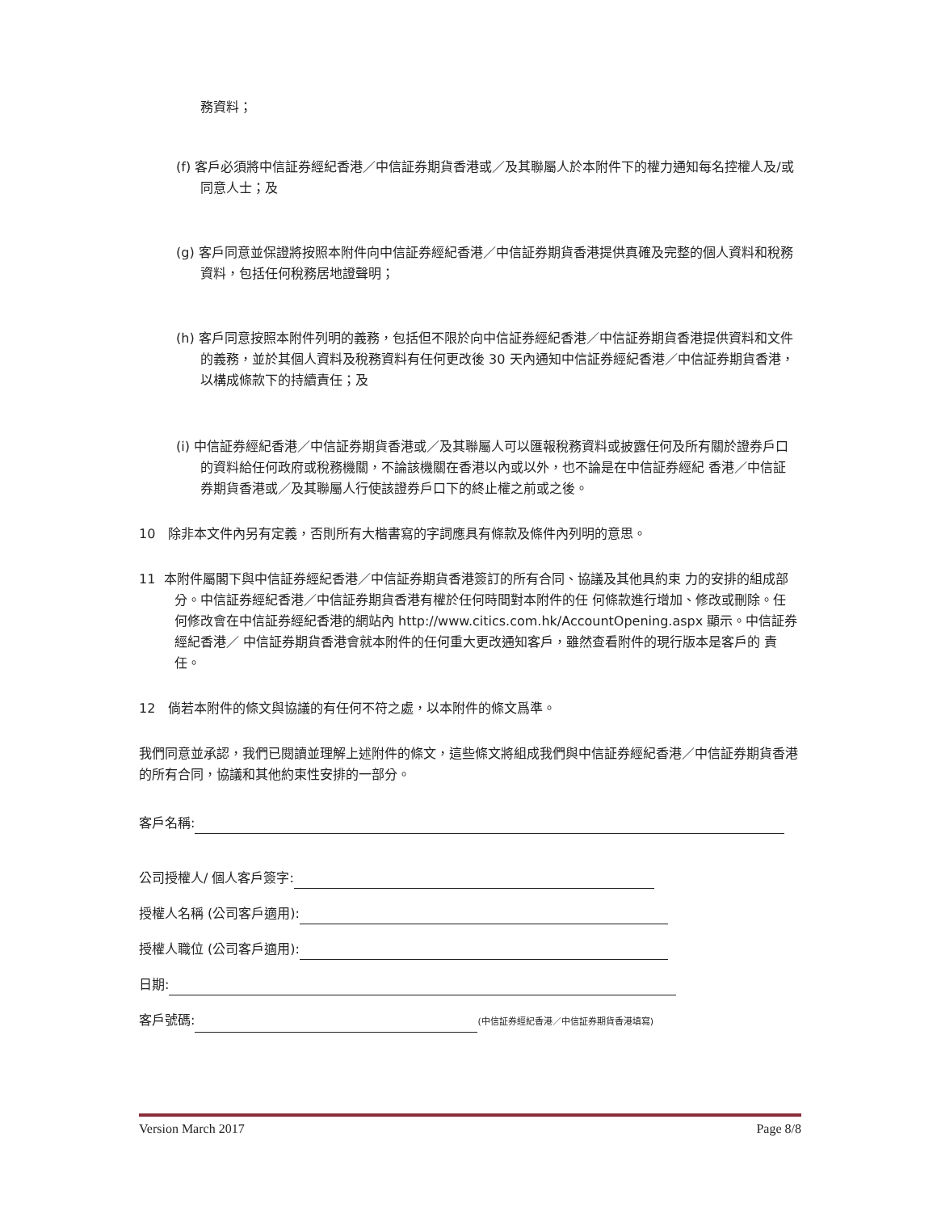務資料；
(f) 客戶必須將中信証券經紀香港／中信証券期貨香港或／及其聯屬人於本附件下的權力通知每名控權人及/或同意人士；及
(g) 客戶同意並保證將按照本附件向中信証券經紀香港／中信証券期貨香港提供真確及完整的個人資料和稅務資料，包括任何稅務居地證聲明；
(h) 客戶同意按照本附件列明的義務，包括但不限於向中信証券經紀香港／中信証券期貨香港提供資料和文件的義務，並於其個人資料及稅務資料有任何更改後 30 天內通知中信証券經紀香港／中信証券期貨香港，以構成條款下的持續責任；及
(i) 中信証券經紀香港／中信証券期貨香港或／及其聯屬人可以匯報稅務資料或披露任何及所有關於證券戶口 的資料給任何政府或稅務機關，不論該機關在香港以內或以外，也不論是在中信証券經紀 香港／中信証券期貨香港或／及其聯屬人行使該證券戶口下的終止權之前或之後。
10 除非本文件內另有定義，否則所有大楷書寫的字詞應具有條款及條件內列明的意思。
11 本附件屬閣下與中信証券經紀香港／中信証券期貨香港簽訂的所有合同、協議及其他具約束 力的安排的組成部分。中信証券經紀香港／中信証券期貨香港有權於任何時間對本附件的任 何條款進行增加、修改或刪除。任何修改會在中信証券經紀香港的網站內 http://www.citics.com.hk/AccountOpening.aspx 顯示。中信証券經紀香港／ 中信証券期貨香港會就本附件的任何重大更改通知客戶，雖然查看附件的現行版本是客戶的 責任。
12 倘若本附件的條文與協議的有任何不符之處，以本附件的條文爲準。
我們同意並承認，我們已閱讀並理解上述附件的條文，這些條文將組成我們與中信証券經紀香港／中信証券期貨香港的所有合同，協議和其他約束性安排的一部分。
客戶名稱:
公司授權人/ 個人客戶簽字:
授權人名稱 (公司客戶適用):
授權人職位 (公司客戶適用):
日期:
客戶號碼: (中信証券經紀香港／中信証券期貨香港填寫)
Version March 2017 Page 8/8